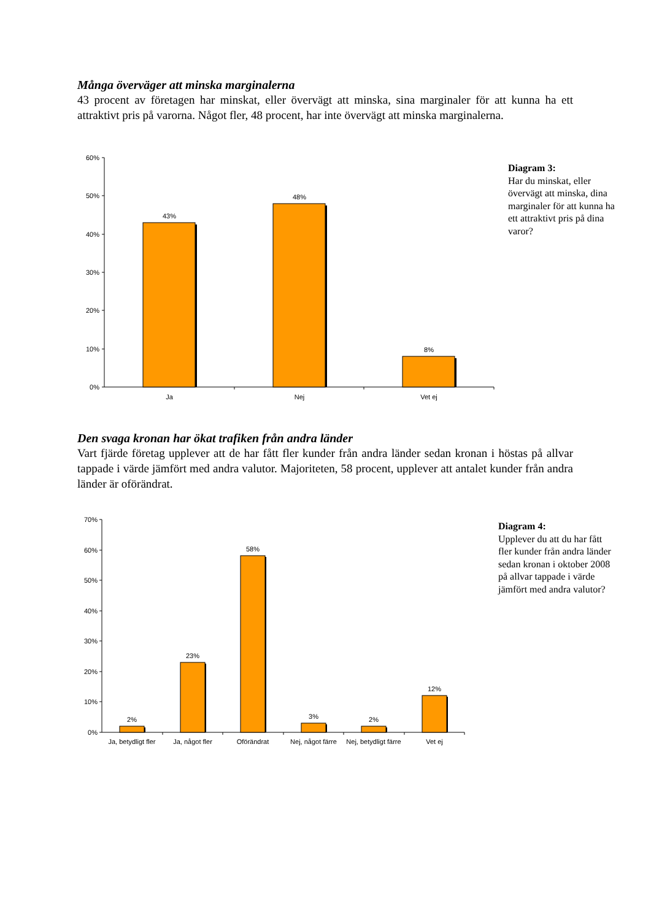Många överväger att minska marginalerna
43 procent av företagen har minskat, eller övervägt att minska, sina marginaler för att kunna ha ett attraktivt pris på varorna. Något fler, 48 procent, har inte övervägt att minska marginalerna.
60%
50%
40%
30%
20%
10%
0%
43%
48%
8%
Ja
Nej
Vet ej
Diagram 3:
Har du minskat, eller övervägt att minska, dina marginaler för att kunna ha ett attraktivt pris på dina varor?
Den svaga kronan har ökat trafiken från andra länder
Vart fjärde företag upplever att de har fått fler kunder från andra länder sedan kronan i höstas på allvar tappade i värde jämfört med andra valutor. Majoriteten, 58 procent, upplever att antalet kunder från andra länder är oförändrat.
70%
60%
50%
40%
30%
20%
10%
0%
2%
23%
58%
3%
2%
12%
Ja, betydligt fler
Ja, något fler
Oförändrat
Nej, något färre
Nej, betydligt färre
Vet ej
Diagram 4:
Upplever du att du har fått fler kunder från andra länder sedan kronan i oktober 2008 på allvar tappade i värde jämfört med andra valutor?